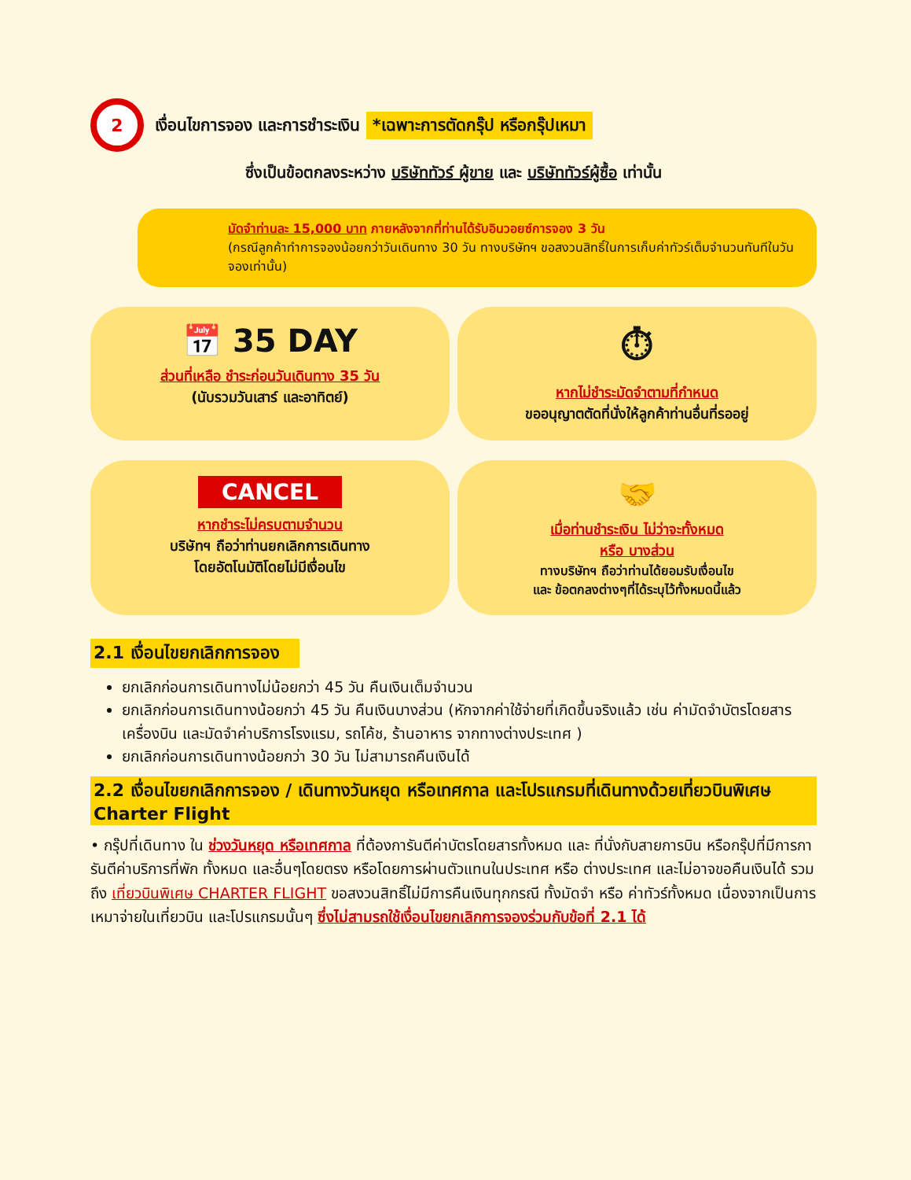2
เงื่อนไขการจอง และการชำระเงิน *เฉพาะการตัดกรุ๊ป หรือกรุ๊ปเหมา
ซึ่งเป็นข้อตกลงระหว่าง บริษัททัวร์ ผู้ขาย และ บริษัททัวร์ผู้ซื้อ เท่านั้น
มัดจำท่านละ 15,000 บาท ภายหลังจากที่ท่านได้รับอินวอยซ์การจอง 3 วัน
(กรณีลูกค้าทำการจองน้อยกว่าวันเดินทาง 30 วัน ทางบริษัทฯ ขอสงวนสิทธิ์ในการเก็บค่าทัวร์เต็มจำนวนทันทีในวันจองเท่านั้น)
📅 35 DAY
ส่วนที่เหลือ ชำระก่อนวันเดินทาง 35 วัน
(นับรวมวันเสาร์ และอาทิตย์)
⏱
หากไม่ชำระมัดจำตามที่กำหนด
ขออนุญาตตัดที่นั่งให้ลูกค้าท่านอื่นที่รออยู่
CANCEL
หากชำระไม่ครบตามจำนวน
บริษัทฯ ถือว่าท่านยกเลิกการเดินทาง
โดยอัตโนมัติโดยไม่มีเงื่อนไข
🤝
เมื่อท่านชำระเงิน ไม่ว่าจะทั้งหมด
หรือ บางส่วน
ทางบริษัทฯ ถือว่าท่านได้ยอมรับเงื่อนไข
และ ข้อตกลงต่างๆที่ได้ระบุไว้ทั้งหมดนี้แล้ว
2.1 เงื่อนไขยกเลิกการจอง
ยกเลิกก่อนการเดินทางไม่น้อยกว่า 45 วัน คืนเงินเต็มจำนวน
ยกเลิกก่อนการเดินทางน้อยกว่า 45 วัน คืนเงินบางส่วน (หักจากค่าใช้จ่ายที่เกิดขึ้นจริงแล้ว เช่น ค่ามัดจำบัตรโดยสารเครื่องบิน และมัดจำค่าบริการโรงแรม, รถโค้ช, ร้านอาหาร จากทางต่างประเทศ )
ยกเลิกก่อนการเดินทางน้อยกว่า 30 วัน ไม่สามารถคืนเงินได้
2.2 เงื่อนไขยกเลิกการจอง / เดินทางวันหยุด หรือเทศกาล และโปรแกรมที่เดินทางด้วยเที่ยวบินพิเศษ Charter Flight
• กรุ๊ปที่เดินทาง ใน ช่วงวันหยุด หรือเทศกาล ที่ต้องการันตีค่าบัตรโดยสารทั้งหมด และ ที่นั่งกับสายการบิน หรือกรุ๊ปที่มีการการันตีค่าบริการที่พัก ทั้งหมด และอื่นๆโดยตรง หรือโดยการผ่านตัวแทนในประเทศ หรือ ต่างประเทศ และไม่อาจขอคืนเงินได้ รวมถึง เที่ยวบินพิเศษ CHARTER FLIGHT ขอสงวนสิทธิ์ไม่มีการคืนเงินทุกกรณี ทั้งมัดจำ หรือ ค่าทัวร์ทั้งหมด เนื่องจากเป็นการเหมาจ่ายในเที่ยวบิน และโปรแกรมนั้นๆ ซึ่งไม่สามรถใช้เงื่อนไขยกเลิกการจองร่วมกับข้อที่ 2.1 ได้